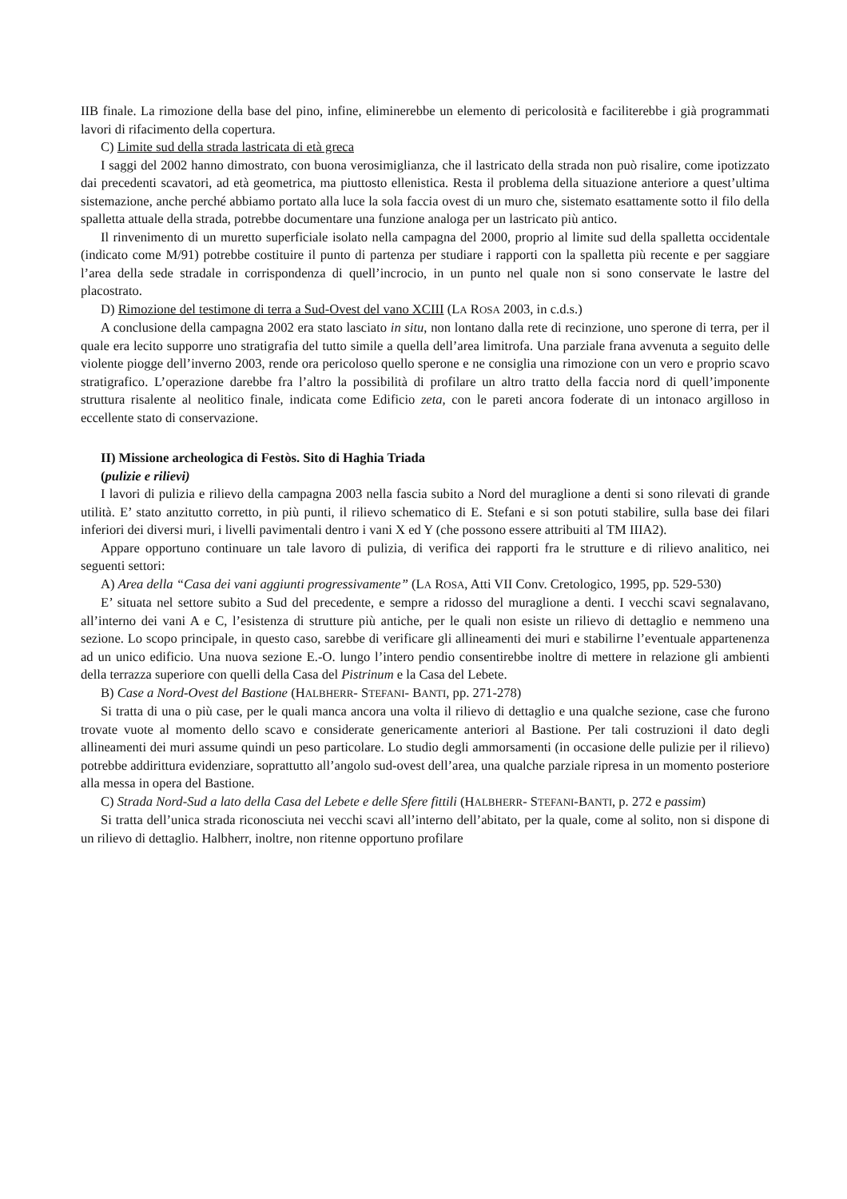IIB finale. La rimozione della base del pino, infine, eliminerebbe un elemento di pericolosità e faciliterebbe i già programmati lavori di rifacimento della copertura.
C) Limite sud della strada lastricata di età greca
I saggi del 2002 hanno dimostrato, con buona verosimiglianza, che il lastricato della strada non può risalire, come ipotizzato dai precedenti scavatori, ad età geometrica, ma piuttosto ellenistica. Resta il problema della situazione anteriore a quest’ultima sistemazione, anche perché abbiamo portato alla luce la sola faccia ovest di un muro che, sistemato esattamente sotto il filo della spalletta attuale della strada, potrebbe documentare una funzione analoga per un lastricato più antico.
Il rinvenimento di un muretto superficiale isolato nella campagna del 2000, proprio al limite sud della spalletta occidentale (indicato come M/91) potrebbe costituire il punto di partenza per studiare i rapporti con la spalletta più recente e per saggiare l’area della sede stradale in corrispondenza di quell’incrocio, in un punto nel quale non si sono conservate le lastre del placostrato.
D) Rimozione del testimone di terra a Sud-Ovest del vano XCIII (LA ROSA 2003, in c.d.s.)
A conclusione della campagna 2002 era stato lasciato in situ, non lontano dalla rete di recinzione, uno sperone di terra, per il quale era lecito supporre uno stratigrafia del tutto simile a quella dell’area limitrofa. Una parziale frana avvenuta a seguito delle violente piogge dell’inverno 2003, rende ora pericoloso quello sperone e ne consiglia una rimozione con un vero e proprio scavo stratigrafico. L’operazione darebbe fra l’altro la possibilità di profilare un altro tratto della faccia nord di quell’imponente struttura risalente al neolitico finale, indicata come Edificio zeta, con le pareti ancora foderate di un intonaco argilloso in eccellente stato di conservazione.
II) Missione archeologica di Festòs. Sito di Haghia Triada
(pulizie e rilievi)
I lavori di pulizia e rilievo della campagna 2003 nella fascia subito a Nord del muraglione a denti si sono rilevati di grande utilità. E’ stato anzitutto corretto, in più punti, il rilievo schematico di E. Stefani e si son potuti stabilire, sulla base dei filari inferiori dei diversi muri, i livelli pavimentali dentro i vani X ed Y (che possono essere attribuiti al TM IIIA2).
Appare opportuno continuare un tale lavoro di pulizia, di verifica dei rapporti fra le strutture e di rilievo analitico, nei seguenti settori:
A) Area della “Casa dei vani aggiunti progressivamente” (LA ROSA, Atti VII Conv. Cretologico, 1995, pp. 529-530)
E’ situata nel settore subito a Sud del precedente, e sempre a ridosso del muraglione a denti. I vecchi scavi segnalavano, all’interno dei vani A e C, l’esistenza di strutture più antiche, per le quali non esiste un rilievo di dettaglio e nemmeno una sezione. Lo scopo principale, in questo caso, sarebbe di verificare gli allineamenti dei muri e stabilirne l’eventuale appartenenza ad un unico edificio. Una nuova sezione E.-O. lungo l’intero pendio consentirebbe inoltre di mettere in relazione gli ambienti della terrazza superiore con quelli della Casa del Pistrinum e la Casa del Lebete.
B) Case a Nord-Ovest del Bastione (HALBHERR- STEFANI- BANTI, pp. 271-278)
Si tratta di una o più case, per le quali manca ancora una volta il rilievo di dettaglio e una qualche sezione, case che furono trovate vuote al momento dello scavo e considerate genericamente anteriori al Bastione. Per tali costruzioni il dato degli allineamenti dei muri assume quindi un peso particolare. Lo studio degli ammorsamenti (in occasione delle pulizie per il rilievo) potrebbe addirittura evidenziare, soprattutto all’angolo sud-ovest dell’area, una qualche parziale ripresa in un momento posteriore alla messa in opera del Bastione.
C) Strada Nord-Sud a lato della Casa del Lebete e delle Sfere fittili (HALBHERR- STEFANI-BANTI, p. 272 e passim)
Si tratta dell’unica strada riconosciuta nei vecchi scavi all’interno dell’abitato, per la quale, come al solito, non si dispone di un rilievo di dettaglio. Halbherr, inoltre, non ritenne opportuno profilare